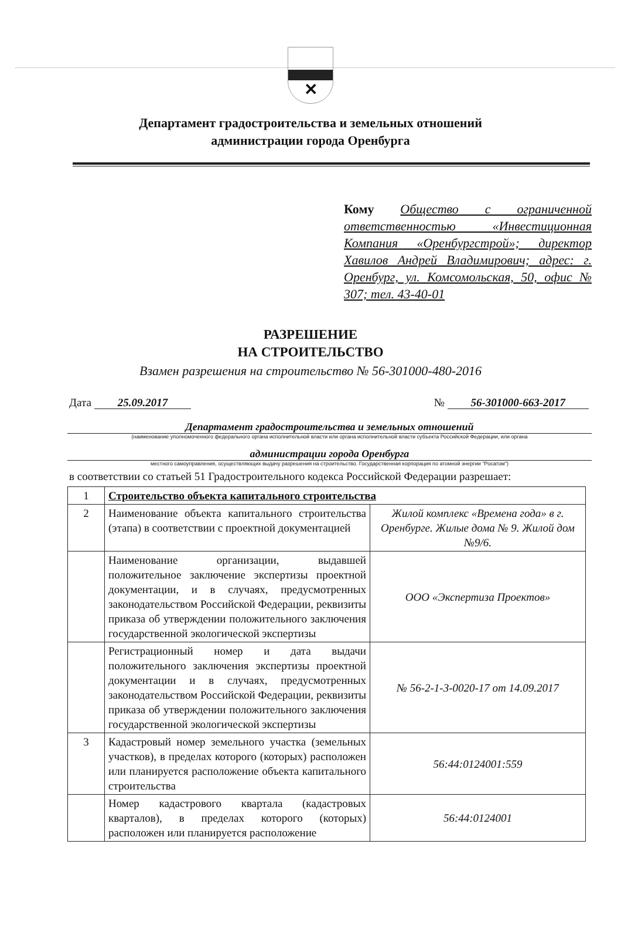✕
Департамент градостроительства и земельных отношений
администрации города Оренбурга
Кому Общество с ограниченной ответственностью «Инвестиционная Компания «Оренбургстрой»; директор Хавилов Андрей Владимирович; адрес: г. Оренбург, ул. Комсомольская, 50, офис № 307; тел. 43-40-01
РАЗРЕШЕНИЕ
НА СТРОИТЕЛЬСТВО
Взамен разрешения на строительство № 56-301000-480-2016
Дата 25.09.2017 № 56-301000-663-2017
Департамент градостроительства и земельных отношений
(наименование уполномоченного федерального органа исполнительной власти или органа исполнительной власти субъекта Российской Федерации, или органа
администрации города Оренбурга
местного самоуправления, осуществляющих выдачу разрешения на строительство. Государственная корпорация по атомной энергии "Росатом")
в соответствии со статьей 51 Градостроительного кодекса Российской Федерации разрешает:
| 1 | Строительство объекта капитального строительства | |
| 2 | Наименование объекта капитального строительства (этапа) в соответствии с проектной документацией | Жилой комплекс «Времена года» в г. Оренбурге. Жилые дома № 9. Жилой дом №9/6. |
| | Наименование организации, выдавшей положительное заключение экспертизы проектной документации, и в случаях, предусмотренных законодательством Российской Федерации, реквизиты приказа об утверждении положительного заключения государственной экологической экспертизы | ООО «Экспертиза Проектов» |
| | Регистрационный номер и дата выдачи положительного заключения экспертизы проектной документации и в случаях, предусмотренных законодательством Российской Федерации, реквизиты приказа об утверждении положительного заключения государственной экологической экспертизы | № 56-2-1-3-0020-17 от 14.09.2017 |
| 3 | Кадастровый номер земельного участка (земельных участков), в пределах которого (которых) расположен или планируется расположение объекта капитального строительства | 56:44:0124001:559 |
| | Номер кадастрового квартала (кадастровых кварталов), в пределах которого (которых) расположен или планируется расположение | 56:44:0124001 |